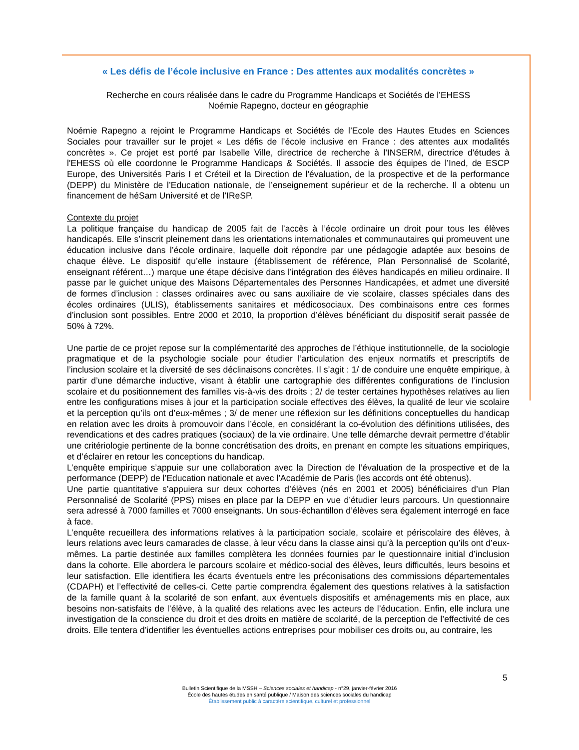« Les défis de l’école inclusive en France : Des attentes aux modalités concrètes »
Recherche en cours réalisée dans le cadre du Programme Handicaps et Sociétés de l’EHESS
Noémie Rapegno, docteur en géographie
Noémie Rapegno a rejoint le Programme Handicaps et Sociétés de l’Ecole des Hautes Etudes en Sciences Sociales pour travailler sur le projet « Les défis de l’école inclusive en France : des attentes aux modalités concrètes ». Ce projet est porté par Isabelle Ville, directrice de recherche à l'INSERM, directrice d'études à l'EHESS où elle coordonne le Programme Handicaps & Sociétés. Il associe des équipes de l’Ined, de ESCP Europe, des Universités Paris I et Créteil et la Direction de l'évaluation, de la prospective et de la performance (DEPP) du Ministère de l’Education nationale, de l’enseignement supérieur et de la recherche. Il a obtenu un financement de héSam Université et de l’IReSP.
Contexte du projet
La politique française du handicap de 2005 fait de l’accès à l’école ordinaire un droit pour tous les élèves handicapés. Elle s’inscrit pleinement dans les orientations internationales et communautaires qui promeuvent une éducation inclusive dans l’école ordinaire, laquelle doit répondre par une pédagogie adaptée aux besoins de chaque élève. Le dispositif qu’elle instaure (établissement de référence, Plan Personnalisé de Scolarité, enseignant référent…) marque une étape décisive dans l’intégration des élèves handicapés en milieu ordinaire. Il passe par le guichet unique des Maisons Départementales des Personnes Handicapées, et admet une diversité de formes d’inclusion : classes ordinaires avec ou sans auxiliaire de vie scolaire, classes spéciales dans des écoles ordinaires (ULIS), établissements sanitaires et médicosociaux. Des combinaisons entre ces formes d’inclusion sont possibles. Entre 2000 et 2010, la proportion d’élèves bénéficiant du dispositif serait passée de 50% à 72%.
Une partie de ce projet repose sur la complémentarité des approches de l’éthique institutionnelle, de la sociologie pragmatique et de la psychologie sociale pour étudier l’articulation des enjeux normatifs et prescriptifs de l’inclusion scolaire et la diversité de ses déclinaisons concrètes. Il s’agit : 1/ de conduire une enquête empirique, à partir d’une démarche inductive, visant à établir une cartographie des différentes configurations de l’inclusion scolaire et du positionnement des familles vis-à-vis des droits ; 2/ de tester certaines hypothèses relatives au lien entre les configurations mises à jour et la participation sociale effectives des élèves, la qualité de leur vie scolaire et la perception qu’ils ont d’eux-mêmes ; 3/ de mener une réflexion sur les définitions conceptuelles du handicap en relation avec les droits à promouvoir dans l’école, en considérant la co-évolution des définitions utilisées, des revendications et des cadres pratiques (sociaux) de la vie ordinaire. Une telle démarche devrait permettre d’établir une critériologie pertinente de la bonne concrétisation des droits, en prenant en compte les situations empiriques, et d’éclairer en retour les conceptions du handicap.
L’enquête empirique s’appuie sur une collaboration avec la Direction de l’évaluation de la prospective et de la performance (DEPP) de l’Education nationale et avec l’Académie de Paris (les accords ont été obtenus).
Une partie quantitative s’appuiera sur deux cohortes d’élèves (nés en 2001 et 2005) bénéficiaires d’un Plan Personnalisé de Scolarité (PPS) mises en place par la DEPP en vue d’étudier leurs parcours. Un questionnaire sera adressé à 7000 familles et 7000 enseignants. Un sous-échantillon d’élèves sera également interrogé en face à face.
L’enquête recueillera des informations relatives à la participation sociale, scolaire et périscolaire des élèves, à leurs relations avec leurs camarades de classe, à leur vécu dans la classe ainsi qu’à la perception qu’ils ont d’eux-mêmes. La partie destinée aux familles complètera les données fournies par le questionnaire initial d’inclusion dans la cohorte. Elle abordera le parcours scolaire et médico-social des élèves, leurs difficultés, leurs besoins et leur satisfaction. Elle identifiera les écarts éventuels entre les préconisations des commissions départementales (CDAPH) et l’effectivité de celles-ci. Cette partie comprendra également des questions relatives à la satisfaction de la famille quant à la scolarité de son enfant, aux éventuels dispositifs et aménagements mis en place, aux besoins non-satisfaits de l’élève, à la qualité des relations avec les acteurs de l’éducation. Enfin, elle inclura une investigation de la conscience du droit et des droits en matière de scolarité, de la perception de l’effectivité de ces droits. Elle tentera d’identifier les éventuelles actions entreprises pour mobiliser ces droits ou, au contraire, les
5
Bulletin Scientifique de la MSSH – Sciences sociales et handicap - n°29, janvier-février 2016
École des hautes études en santé publique / Maison des sciences sociales du handicap
Établissement public à caractère scientifique, culturel et professionnel